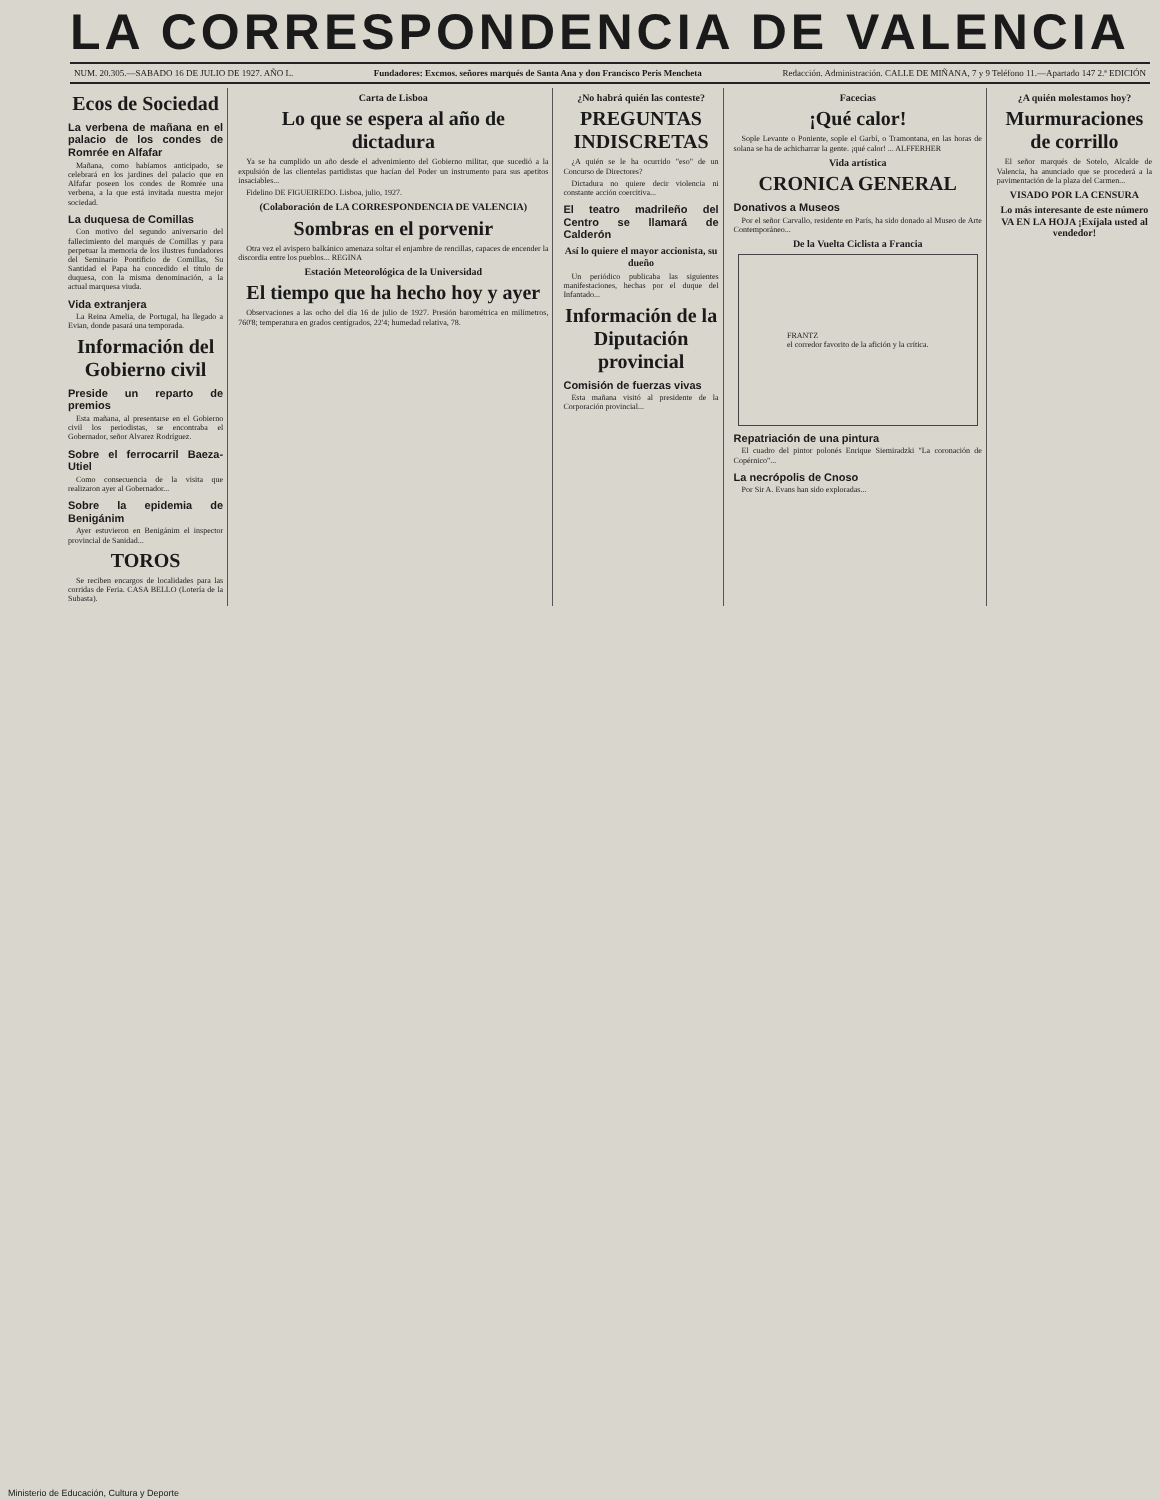LA CORRESPONDENCIA DE VALENCIA
NUM. 20.305.—SABADO 16 DE JULIO DE 1927. AÑO L. Fundadores: Excmos. señores marqués de Santa Ana y don Francisco Peris Mencheta Redacción. Administración. CALLE DE MIÑANA, 7 y 9 Teléfono 11.—Apartado 147 2.ª EDICIÓN
Ecos de Sociedad
La verbena de mañana en el palacio de los condes de Romrée en Alfafar
Mañana, como habíamos anticipado, se celebrará en los jardines del palacio que en Alfafar poseen los condes de Romrée una verbena, a la que está invitada nuestra mejor sociedad.
La duquesa de Comillas
Con motivo del segundo aniversario del fallecimiento del marqués de Comillas y para perpetuar la memoria de los ilustres fundadores del Seminario Pontificio de Comillas, Su Santidad el Papa ha concedido el título de duquesa, con la misma denominación, a la actual marquesa viuda.
Vida extranjera
La Reina Amelia, de Portugal, ha llegado a Evian, donde pasará una temporada.
Información del Gobierno civil
Preside un reparto de premios
Esta mañana, al presentarse en el Gobierno civil los periodistas, se encontraba el Gobernador, señor Alvarez Rodríguez.
Sobre el ferrocarril Baeza-Utiel
Como consecuencia de la visita que realizaron ayer al Gobernador...
Sobre la epidemia de Benigánim
Ayer estuvieron en Benigánim el inspector provincial de Sanidad...
TOROS
Se reciben encargos de localidades para las corridas de Feria. CASA BELLO (Lotería de la Subasta).
Carta de Lisboa
Lo que se espera al año de dictadura
Ya se ha cumplido un año desde el advenimiento del Gobierno militar, que sucedió a la expulsión de las clientelas partidistas que hacían del Poder un instrumento para sus apetitos insaciables...
Fidelino DE FIGUEIREDO. Lisboa, julio, 1927.
(Colaboración de LA CORRESPONDENCIA DE VALENCIA)
Sombras en el porvenir
Otra vez el avispero balkánico amenaza soltar el enjambre de rencillas, capaces de encender la discordia entre los pueblos... REGINA
Estación Meteorológica de la Universidad
El tiempo que ha hecho hoy y ayer
Observaciones a las ocho del día 16 de julio de 1927. Presión barométrica en milímetros, 760'8; temperatura en grados centígrados, 22'4; humedad relativa, 78.
¿No habrá quién las conteste?
PREGUNTAS INDISCRETAS
¿A quién se le ha ocurrido "eso" de un Concurso de Directores?
Dictadura no quiere decir violencia ni constante acción coercitiva...
El teatro madrileño del Centro se llamará de Calderón
Así lo quiere el mayor accionista, su dueño
Un periódico publicaba las siguientes manifestaciones, hechas por el duque del Infantado...
Información de la Diputación provincial
Comisión de fuerzas vivas
Esta mañana visitó al presidente de la Corporación provincial...
Facecias
¡Qué calor!
Sople Levante o Poniente, sople el Garbí, o Tramontana, en las horas de solana se ha de achicharrar la gente. ¡qué calor! ... ALFFERHER
Vida artística
CRONICA GENERAL
Donativos a Museos
Por el señor Carvallo, residente en París, ha sido donado al Museo de Arte Contemporáneo...
De la Vuelta Ciclista a Francia
FRANTZ
el corredor favorito de la afición y la crítica.
Repatriación de una pintura
El cuadro del pintor polonés Enrique Siemiradzki "La coronación de Copérnico"...
La necrópolis de Cnoso
Por Sir A. Evans han sido exploradas...
¿A quién molestamos hoy?
Murmuraciones de corrillo
El señor marqués de Sotelo, Alcalde de Valencia, ha anunciado que se procederá a la pavimentación de la plaza del Carmen...
VISADO POR LA CENSURA
Lo más interesante de este número VA EN LA HOJA ¡Exíjala usted al vendedor!
Ministerio de Educación, Cultura y Deporte